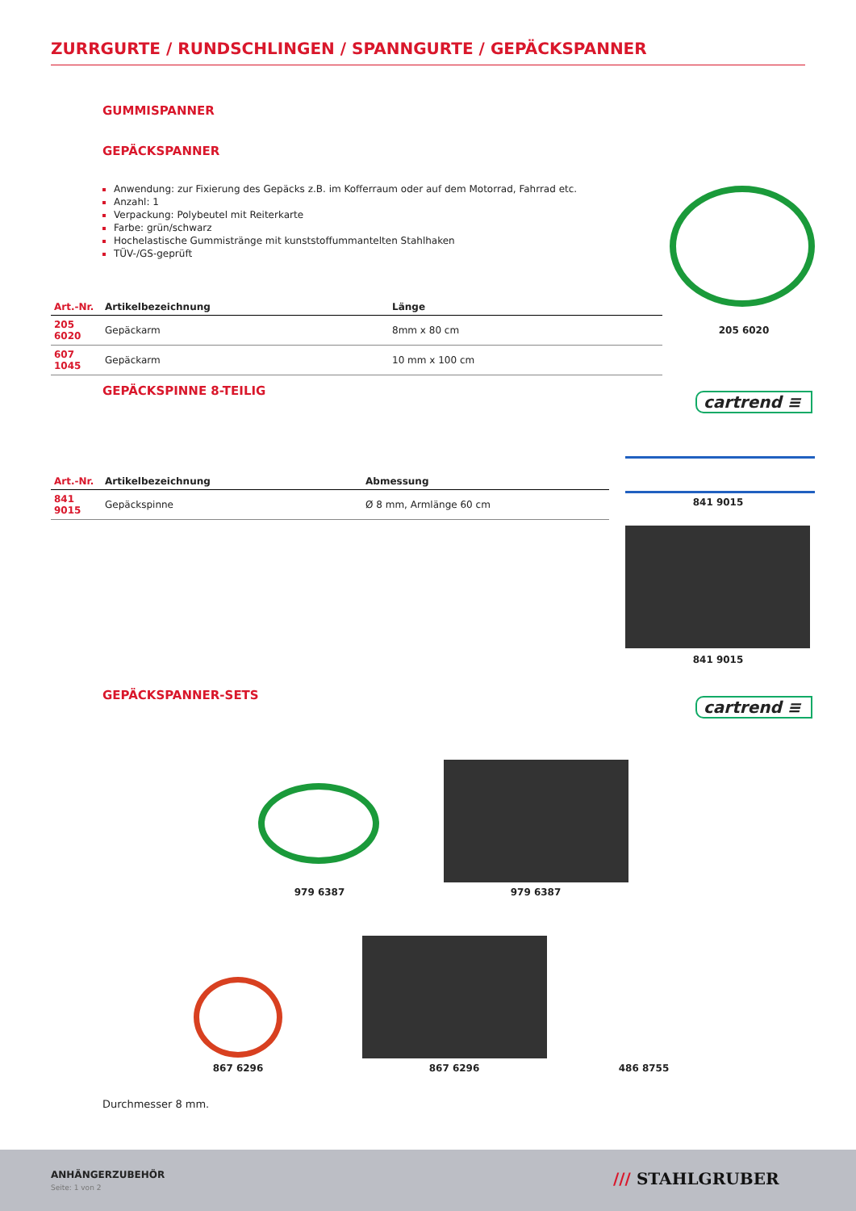ZURRGURTE / RUNDSCHLINGEN / SPANNGURTE / GEPÄCKSPANNER
GUMMISPANNER
GEPÄCKSPANNER
Anwendung: zur Fixierung des Gepäcks z.B. im Kofferraum oder auf dem Motorrad, Fahrrad etc.
Anzahl: 1
Verpackung: Polybeutel mit Reiterkarte
Farbe: grün/schwarz
Hochelastische Gummistränge mit kunststoffummantelten Stahlhaken
TÜV-/GS-geprüft
205 6020
| Art.-Nr. | Artikelbezeichnung | Länge |
| --- | --- | --- |
| 205 6020 | Gepäckarm | 8mm x 80 cm |
| 607 1045 | Gepäckarm | 10 mm x 100 cm |
GEPÄCKSPINNE 8-TEILIG
cartrend ≡
| Art.-Nr. | Artikelbezeichnung | Abmessung |
| --- | --- | --- |
| 841 9015 | Gepäckspinne | Ø 8 mm, Armlänge 60 cm |
841 9015
841 9015
GEPÄCKSPANNER-SETS
cartrend ≡
979 6387 979 6387
867 6296 867 6296 486 8755
Durchmesser 8 mm.
ANHÄNGERZUBEHÖR
Seite: 1 von 2 /// STAHLGRUBER